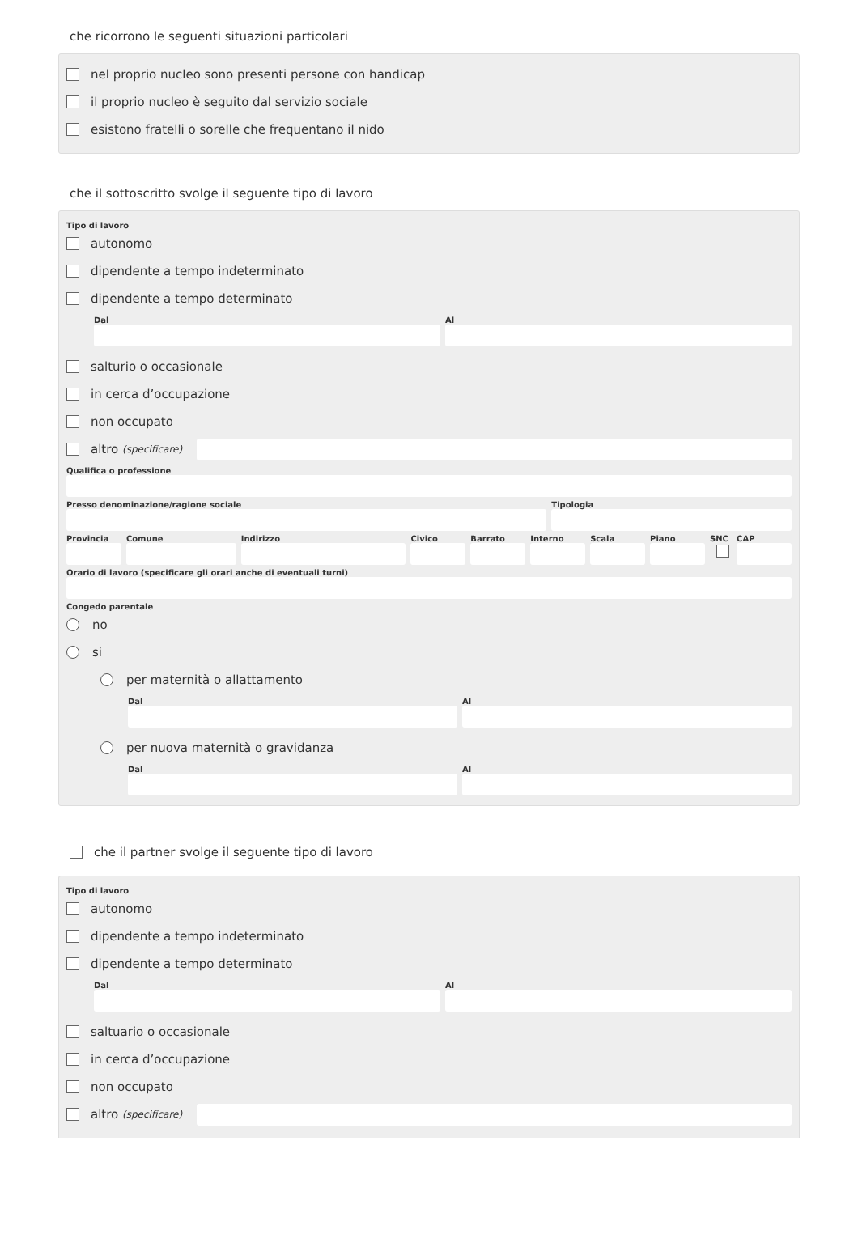che ricorrono le seguenti situazioni particolari
nel proprio nucleo sono presenti persone con handicap
il proprio nucleo è seguito dal servizio sociale
esistono fratelli o sorelle che frequentano il nido
che il sottoscritto svolge il seguente tipo di lavoro
Tipo di lavoro
autonomo
dipendente a tempo indeterminato
dipendente a tempo determinato
Dal Al
salturio o occasionale
in cerca d’occupazione
non occupato
altro (specificare)
Qualifica o professione
Presso denominazione/ragione sociale
Tipologia
Provincia Comune Indirizzo Civico Barrato Interno Scala Piano SNC CAP
Orario di lavoro (specificare gli orari anche di eventuali turni)
Congedo parentale
no
si
per maternità o allattamento
Dal Al
per nuova maternità o gravidanza
Dal Al
che il partner svolge il seguente tipo di lavoro
Tipo di lavoro
autonomo
dipendente a tempo indeterminato
dipendente a tempo determinato
Dal Al
saltuario o occasionale
in cerca d’occupazione
non occupato
altro (specificare)